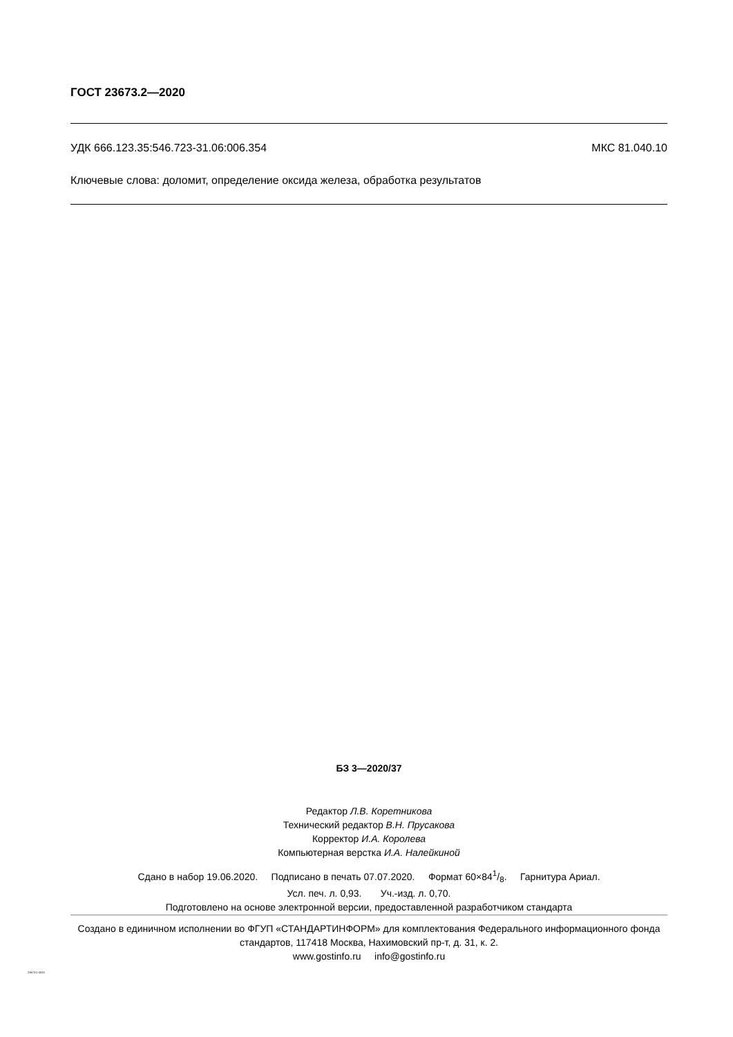ГОСТ 23673.2—2020
УДК 666.123.35:546.723-31.06:006.354 МКС 81.040.10
Ключевые слова: доломит, определение оксида железа, обработка результатов
БЗ 3—2020/37
Редактор Л.В. Коретникова
Технический редактор В.Н. Прусакова
Корректор И.А. Королева
Компьютерная верстка И.А. Налейкиной
Сдано в набор 19.06.2020. Подписано в печать 07.07.2020. Формат 60×841/8. Гарнитура Ариал.
Усл. печ. л. 0,93. Уч.-изд. л. 0,70.
Подготовлено на основе электронной версии, предоставленной разработчиком стандарта
Создано в единичном исполнении во ФГУП «СТАНДАРТИНФОРМ» для комплектования Федерального информационного фонда стандартов, 117418 Москва, Нахимовский пр-т, д. 31, к. 2.
www.gostinfo.ru info@gostinfo.ru
23673.2-2020